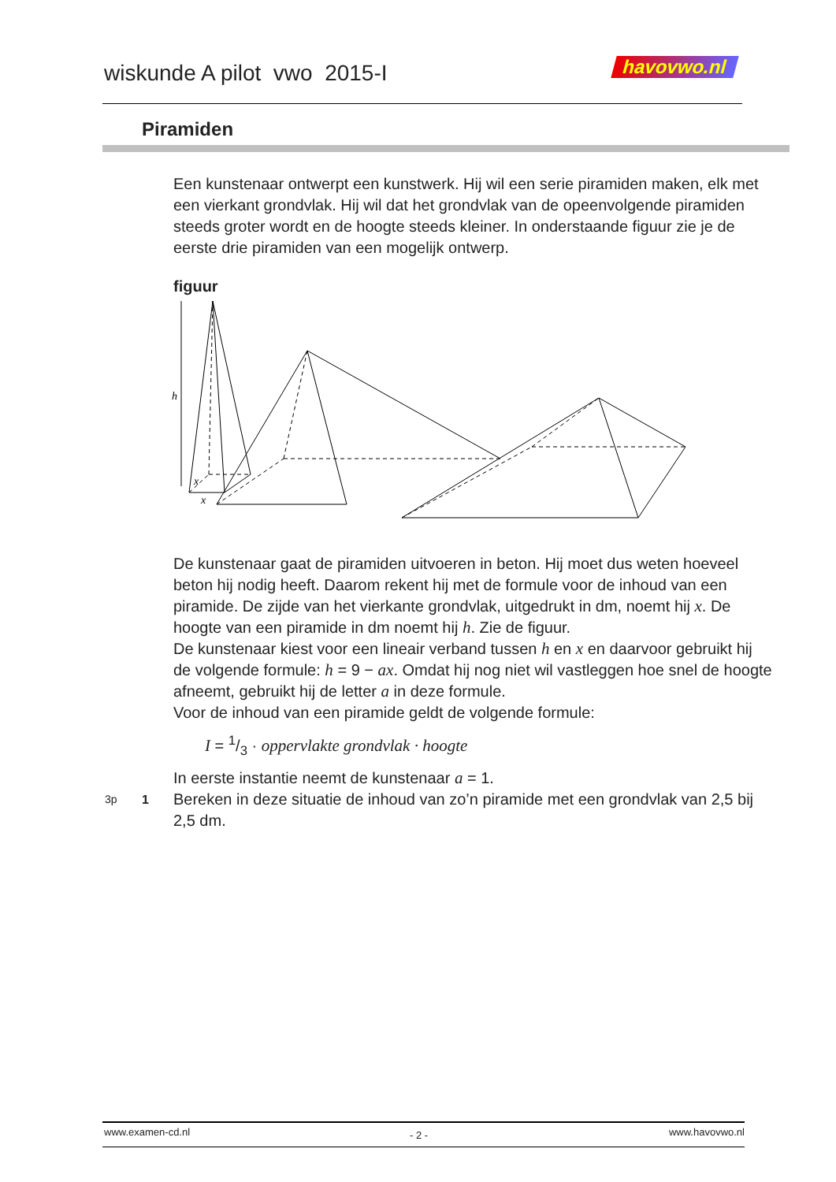wiskunde A pilot vwo 2015-I havovwo.nl
Piramiden
Een kunstenaar ontwerpt een kunstwerk. Hij wil een serie piramiden maken, elk met een vierkant grondvlak. Hij wil dat het grondvlak van de opeenvolgende piramiden steeds groter wordt en de hoogte steeds kleiner. In onderstaande figuur zie je de eerste drie piramiden van een mogelijk ontwerp.
figuur
h
x
x
De kunstenaar gaat de piramiden uitvoeren in beton. Hij moet dus weten hoeveel beton hij nodig heeft. Daarom rekent hij met de formule voor de inhoud van een piramide. De zijde van het vierkante grondvlak, uitgedrukt in dm, noemt hij x. De hoogte van een piramide in dm noemt hij h. Zie de figuur.
De kunstenaar kiest voor een lineair verband tussen h en x en daarvoor gebruikt hij de volgende formule: h = 9 − ax. Omdat hij nog niet wil vastleggen hoe snel de hoogte afneemt, gebruikt hij de letter a in deze formule.
Voor de inhoud van een piramide geldt de volgende formule:
I = 1/3 · oppervlakte grondvlak · hoogte
In eerste instantie neemt de kunstenaar a = 1.
3p 1
Bereken in deze situatie de inhoud van zo’n piramide met een grondvlak van 2,5 bij 2,5 dm.
www.examen-cd.nl - 2 - www.havovwo.nl